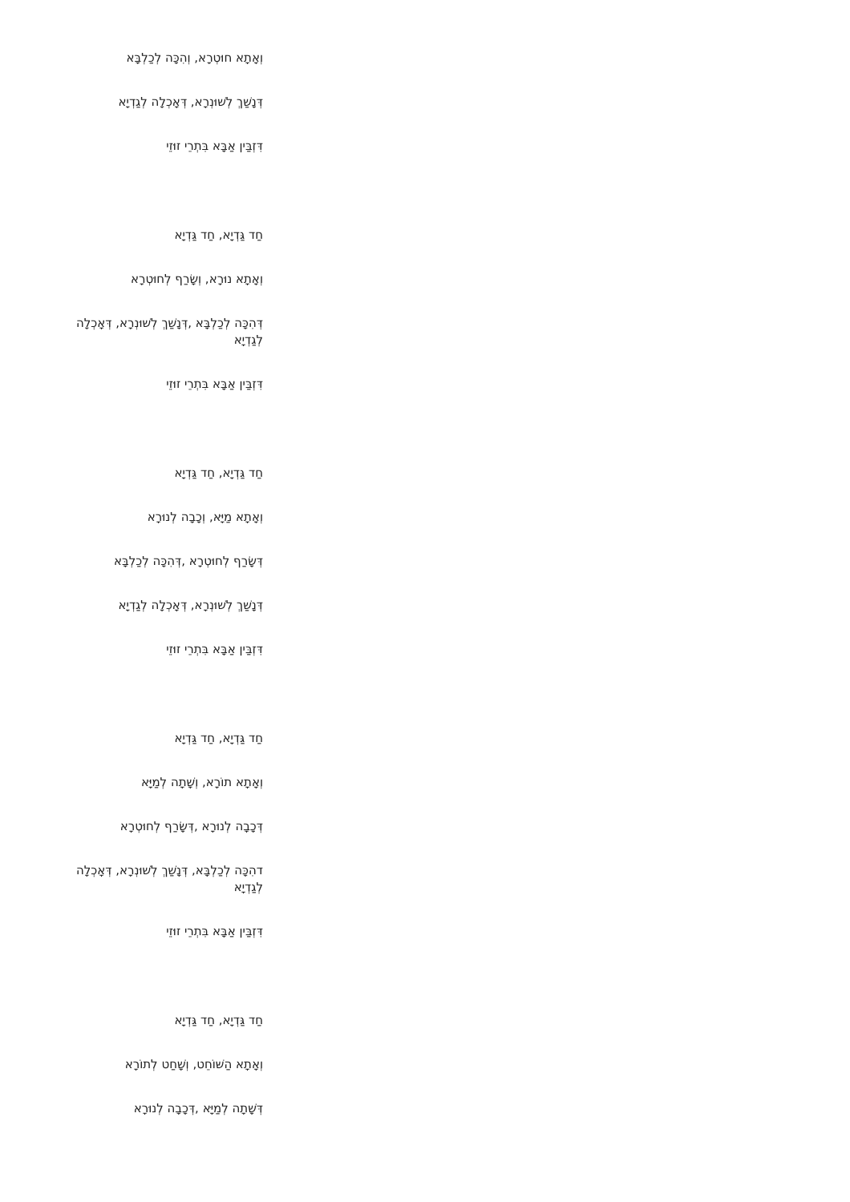וְאָתָא חוּטְרָא, וְהִכָּה לְכַלְבָּא
דְּנָשַׁךְ לְשׁוּנְרָא, דְּאָכְלָה לְגַדְיָא
דִּזְבַּין אַבָּא בִּתְרֵי זוּזֵי
חַד גַּדְיָא, חַד גַּדְיָא
וְאָתָא נוּרָא, וְשָׂרַף לְחוּטְרָא
דְּהִכָּה לְכַלְבָּא ,דְּנָשַׁךְ לְשׁוּנְרָא, דְּאָכְלָה לְגַדְיָא
דִּזְבַּין אַבָּא בִּתְרֵי זוּזֵי
חַד גַּדְיָא, חַד גַּדְיָא
וְאָתָא מַיָּא, וְכָבָה לְנוּרָא
דְּשָׂרַף לְחוּטְרָא ,דְּהִכָּה לְכַלְבָּא
דְּנָשַׁךְ לְשׁוּנְרָא, דְּאָכְלָה לְגַדְיָא
דִּזְבַּין אַבָּא בִּתְרֵי זוּזֵי
חַד גַּדְיָא, חַד גַּדְיָא
וְאָתָא תוֹרָא, וְשָׁתָה לְמַיָּא
דְּכָבָה לְנוּרָא ,דְּשָׂרַף לְחוּטְרָא
דהִכָּה לְכַלְבָּא, דְּנָשַׁךְ לְשׁוּנְרָא, דְּאָכְלָה לְגַדְיָא
דִּזְבַּין אַבָּא בִּתְרֵי זוּזֵי
חַד גַּדְיָא, חַד גַּדְיָא
וְאָתָא הַשּׁוֹחֵט, וְשָׁחַט לְתוֹרָא
דְּשָׁתָה לְמַיָּא ,דְּכָבָה לְנוּרָא